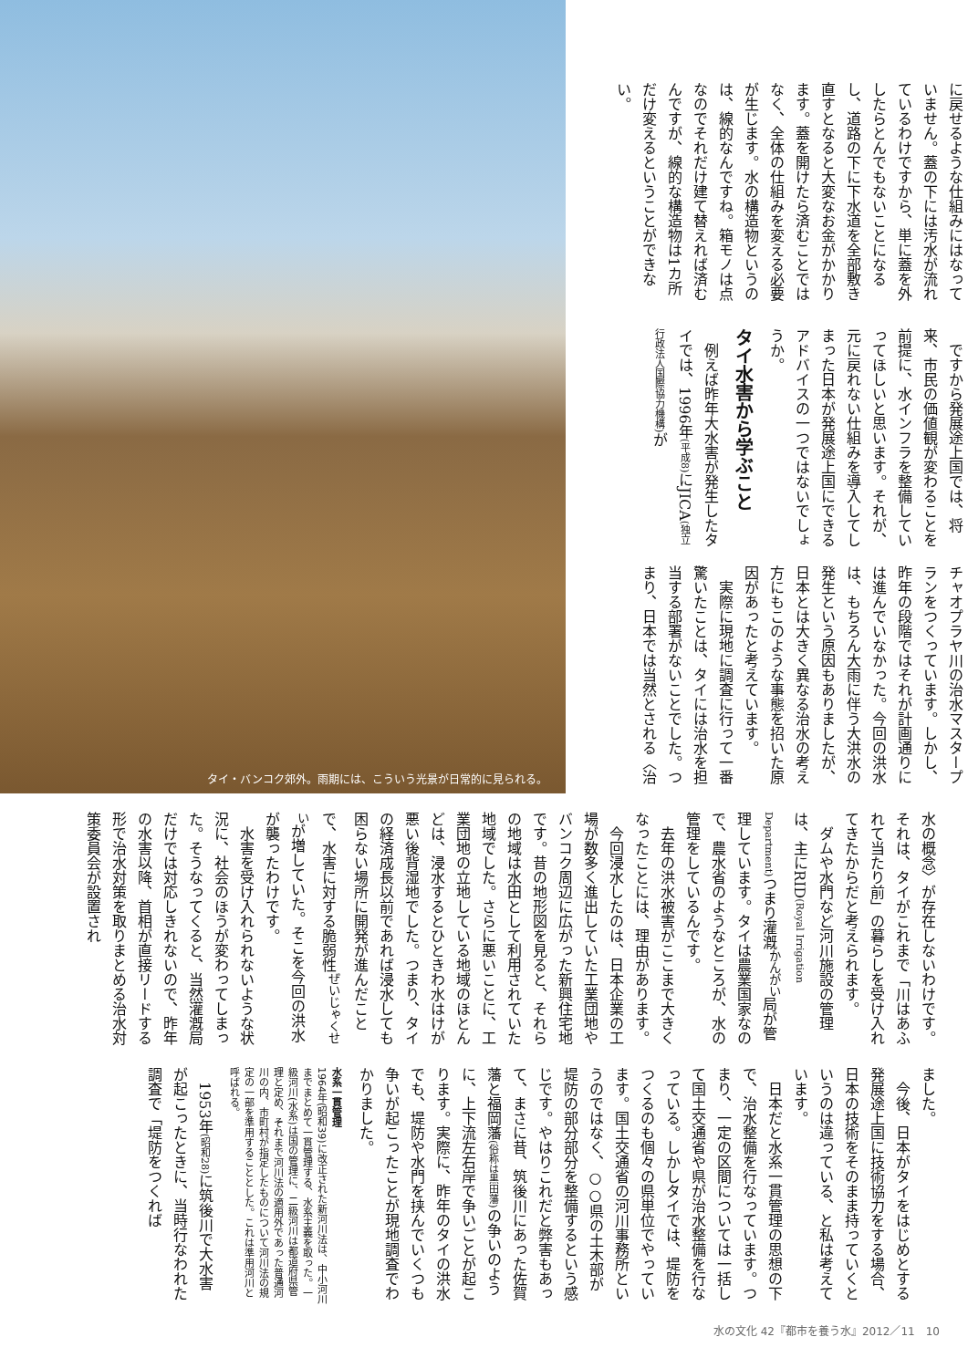タイ・バンコク郊外。雨期には、こういう光景が日常的に見られる。
に戻せるような仕組みにはなっていません。蓋の下には汚水が流れているわけですから、単に蓋を外したらとんでもないことになるし、道路の下に下水道を全部敷き直すとなると大変なお金がかかります。蓋を開けたら済むことではなく、全体の仕組みを変える必要が生じます。水の構造物というのは、線的なんですね。箱モノは点なのでそれだけ建て替えれば済むんですが、線的な構造物は1カ所だけ変えるということができない。
ですから発展途上国では、将来、市民の価値観が変わることを前提に、水インフラを整備していってほしいと思います。それが、元に戻れない仕組みを導入してしまった日本が発展途上国にできるアドバイスの一つではないでしょうか。
タイ水害から学ぶこと
例えば昨年大水害が発生したタイでは、1996年(平成8) にJICA(独立行政法人国際協力機構) が
チャオプラヤ川の治水マスタープランをつくっています。しかし、昨年の段階ではそれが計画通りには進んでいなかった。今回の洪水は、もちろん大雨に伴う大洪水の発生という原因もありましたが、日本とは大きく異なる治水の考え方にもこのような事態を招いた原因があったと考えています。
実際に現地に調査に行って一番驚いたことは、タイには治水を担当する部署がないことでした。つまり、日本では当然とされる〈治
水の概念〉が存在しないわけです。それは、タイがこれまで「川はあふれて当たり前」の暮らしを受け入れてきたからだと考えられます。
ダムや水門など河川施設の管理は、主にRID(Royal Irrigation Department) つまり灌漑<sup>かんがい</sup>局が管理しています。タイは農業国家なので、農水省のようなところが、水の管理をしているんです。
去年の洪水被害がここまで大きくなったことには、理由があります。
今回浸水したのは、日本企業の工場が数多く進出していた工業団地やバンコク周辺に広がった新興住宅地です。昔の地形図を見ると、それらの地域は水田として利用されていた地域でした。さらに悪いことに、工業団地の立地している地域のほとんどは、浸水するとひときわ水はけが悪い後背湿地でした。つまり、タイの経済成長以前であれば浸水しても困らない場所に開発が進んだことで、水害に対する脆弱性<sup>ぜいじゃくせい</sup>が増していた。そこを今回の洪水が襲ったわけです。
水害を受け入れられないような状況に、社会のほうが変わってしまった。そうなってくると、当然灌漑局だけでは対応しきれないので、昨年の水害以降、首相が直接リードする形で治水対策を取りまとめる治水対策委員会が設置され
ました。
今後、日本がタイをはじめとする発展途上国に技術協力をする場合、日本の技術をそのまま持っていくというのは違っている、と私は考えています。
日本だと水系一貫管理の思想の下で、治水整備を行なっています。つまり、一定の区間については一括して国土交通省や県が治水整備を行なっている。しかしタイでは、堤防をつくるのも個々の県単位でやっています。国土交通省の河川事務所というのではなく、○○県の土木部が堤防の部分部分を整備するという感じです。やはりこれだと弊害もあって、まさに昔、筑後川にあった佐賀藩と福岡藩(俗称は黒田藩) の争いのように、上下流左右岸で争いごとが起こります。実際に、昨年のタイの洪水でも、堤防や水門を挟んでいくつも争いが起こったことが現地調査でわかりました。
水系一貫管理
1964年(昭和39)に改正された新河川法は、中小河川までまとめて一貫管理する、水系主義を取った。一級河川(水系)は国の管理に、二級河川は都道府県管理と定め、それまで河川法の適用外であった普通河川の内、市町村が指定したものについて河川法の規定の一部を準用することとした。これは準用河川と呼ばれる。
1953年(昭和28) に筑後川で大水害が起こったときに、当時行なわれた調査で「堤防をつくれば
水の文化 42『都市を養う水』2012／11　10